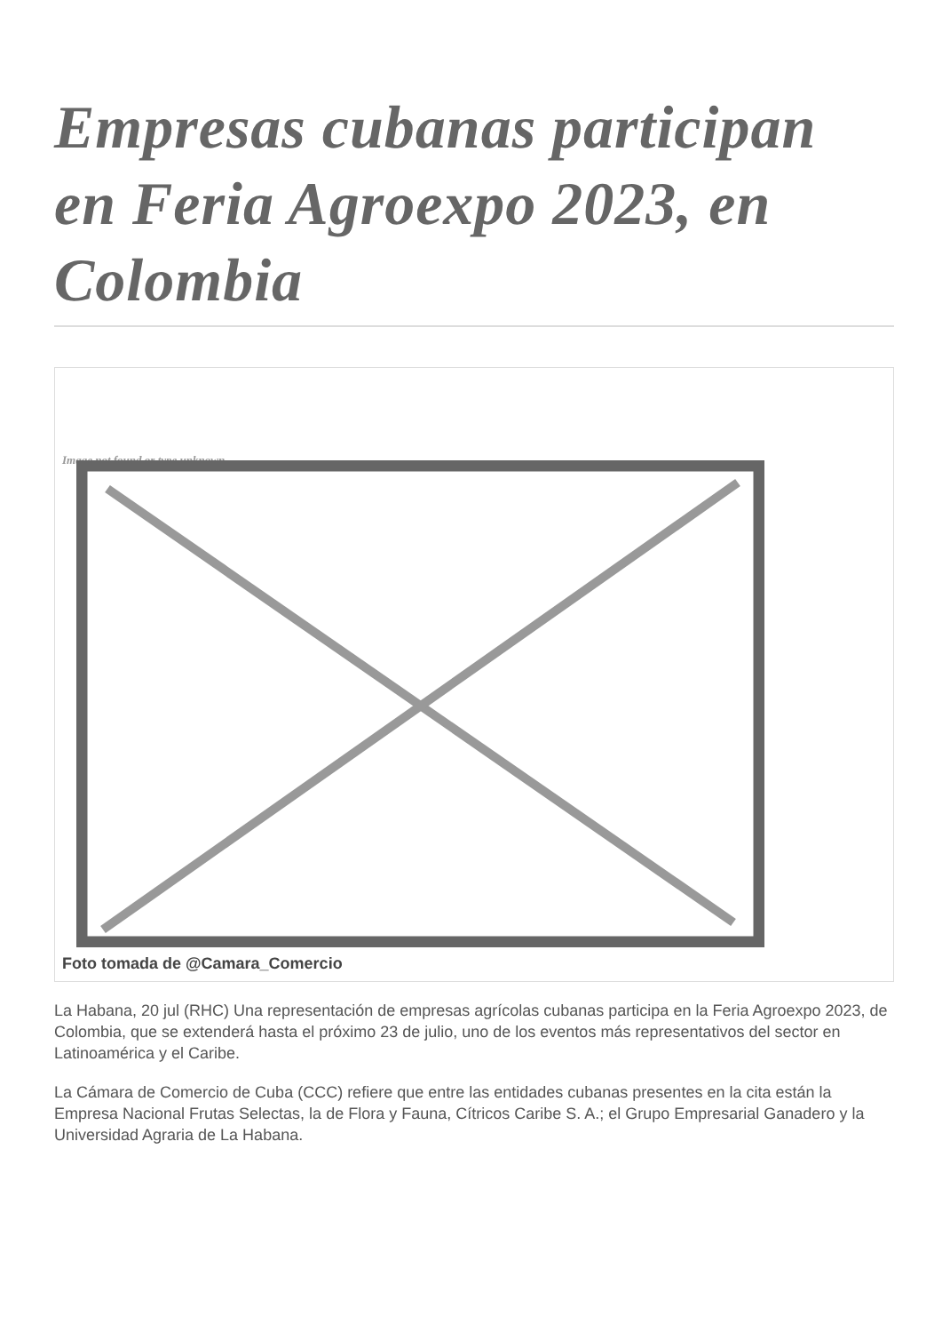Empresas cubanas participan en Feria Agroexpo 2023, en Colombia
Image not found or type unknown
Foto tomada de @Camara_Comercio
La Habana, 20 jul (RHC) Una representación de empresas agrícolas cubanas participa en la Feria Agroexpo 2023, de Colombia, que se extenderá hasta el próximo 23 de julio, uno de los eventos más representativos del sector en Latinoamérica y el Caribe.
La Cámara de Comercio de Cuba (CCC) refiere que entre las entidades cubanas presentes en la cita están la Empresa Nacional Frutas Selectas, la de Flora y Fauna, Cítricos Caribe S. A.; el Grupo Empresarial Ganadero y la Universidad Agraria de La Habana.